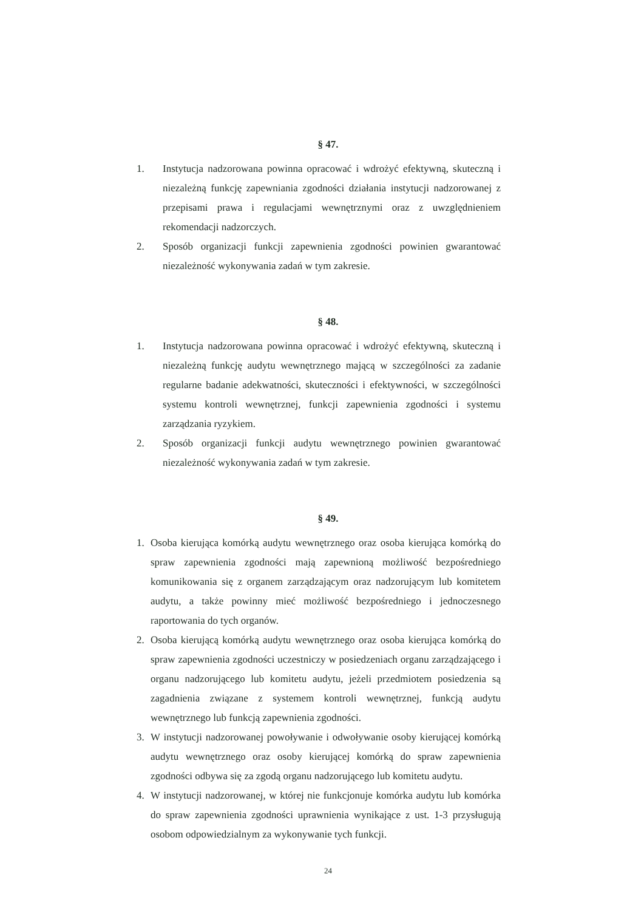§ 47.
1. Instytucja nadzorowana powinna opracować i wdrożyć efektywną, skuteczną i niezależną funkcję zapewniania zgodności działania instytucji nadzorowanej z przepisami prawa i regulacjami wewnętrznymi oraz z uwzględnieniem rekomendacji nadzorczych.
2. Sposób organizacji funkcji zapewnienia zgodności powinien gwarantować niezależność wykonywania zadań w tym zakresie.
§ 48.
1. Instytucja nadzorowana powinna opracować i wdrożyć efektywną, skuteczną i niezależną funkcję audytu wewnętrznego mającą w szczególności za zadanie regularne badanie adekwatności, skuteczności i efektywności, w szczególności systemu kontroli wewnętrznej, funkcji zapewnienia zgodności i systemu zarządzania ryzykiem.
2. Sposób organizacji funkcji audytu wewnętrznego powinien gwarantować niezależność wykonywania zadań w tym zakresie.
§ 49.
1. Osoba kierująca komórką audytu wewnętrznego oraz osoba kierująca komórką do spraw zapewnienia zgodności mają zapewnioną możliwość bezpośredniego komunikowania się z organem zarządzającym oraz nadzorującym lub komitetem audytu, a także powinny mieć możliwość bezpośredniego i jednoczesnego raportowania do tych organów.
2. Osoba kierującą komórką audytu wewnętrznego oraz osoba kierująca komórką do spraw zapewnienia zgodności uczestniczy w posiedzeniach organu zarządzającego i organu nadzorującego lub komitetu audytu, jeżeli przedmiotem posiedzenia są zagadnienia związane z systemem kontroli wewnętrznej, funkcją audytu wewnętrznego lub funkcją zapewnienia zgodności.
3. W instytucji nadzorowanej powoływanie i odwoływanie osoby kierującej komórką audytu wewnętrznego oraz osoby kierującej komórką do spraw zapewnienia zgodności odbywa się za zgodą organu nadzorującego lub komitetu audytu.
4. W instytucji nadzorowanej, w której nie funkcjonuje komórka audytu lub komórka do spraw zapewnienia zgodności uprawnienia wynikające z ust. 1-3 przysługują osobom odpowiedzialnym za wykonywanie tych funkcji.
24